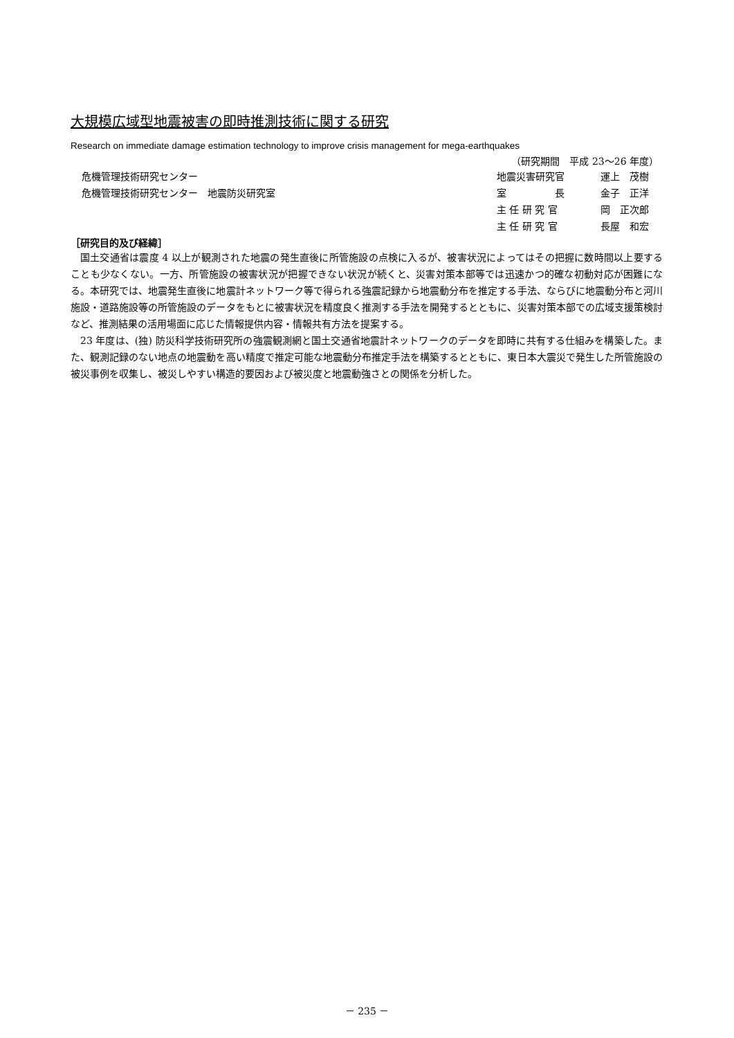大規模広域型地震被害の即時推測技術に関する研究
Research on immediate damage estimation technology to improve crisis management for mega-earthquakes
（研究期間　平成 23～26 年度）
| 危機管理技術研究センター | 地震災害研究官 | 運上 茂樹 |
| 危機管理技術研究センター 地震防災研究室 | 室 長 | 金子 正洋 |
| | 主 任 研 究 官 | 岡 正次郎 |
| | 主 任 研 究 官 | 長屋 和宏 |
［研究目的及び経緯］
国土交通省は震度 4 以上が観測された地震の発生直後に所管施設の点検に入るが、被害状況によってはその把握に数時間以上要することも少なくない。一方、所管施設の被害状況が把握できない状況が続くと、災害対策本部等では迅速かつ的確な初動対応が困難になる。本研究では、地震発生直後に地震計ネットワーク等で得られる強震記録から地震動分布を推定する手法、ならびに地震動分布と河川施設・道路施設等の所管施設のデータをもとに被害状況を精度良く推測する手法を開発するとともに、災害対策本部での広域支援策検討など、推測結果の活用場面に応じた情報提供内容・情報共有方法を提案する。
23 年度は、(独) 防災科学技術研究所の強震観測網と国土交通省地震計ネットワークのデータを即時に共有する仕組みを構築した。また、観測記録のない地点の地震動を高い精度で推定可能な地震動分布推定手法を構築するとともに、東日本大震災で発生した所管施設の被災事例を収集し、被災しやすい構造的要因および被災度と地震動強さとの関係を分析した。
－ 235 －